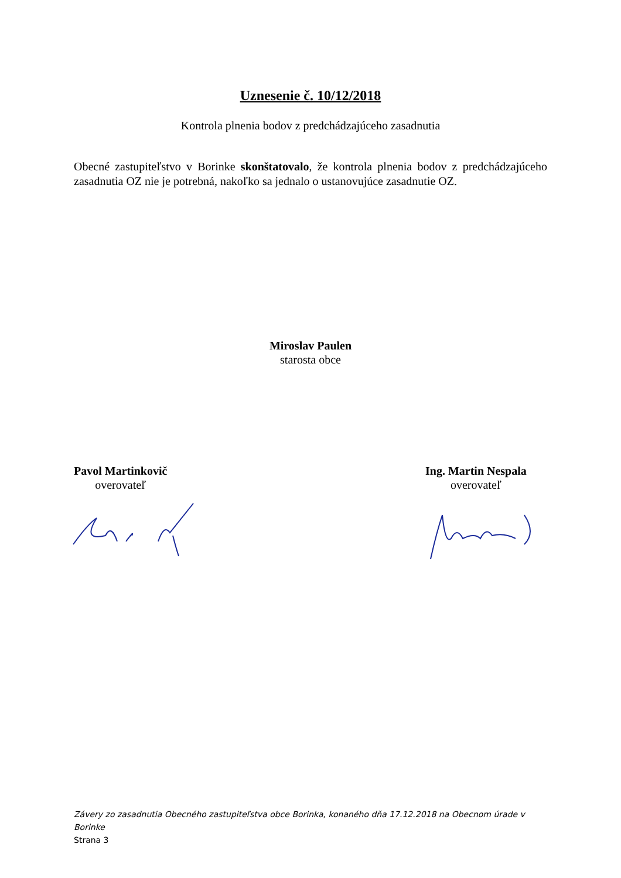Uznesenie č. 10/12/2018
Kontrola plnenia bodov z predchádzajúceho zasadnutia
Obecné zastupiteľstvo v Borinke skonštatovalo, že kontrola plnenia bodov z predchádzajúceho zasadnutia OZ nie je potrebná, nakoľko sa jednalo o ustanovujúce zasadnutie OZ.
Miroslav Paulen
starosta obce
Pavol Martinkovič
overovateľ
Ing. Martin Nespala
overovateľ
Závery zo zasadnutia Obecného zastupiteľstva obce Borinka, konaného dňa 17.12.2018 na Obecnom úrade v Borinke
Strana 3